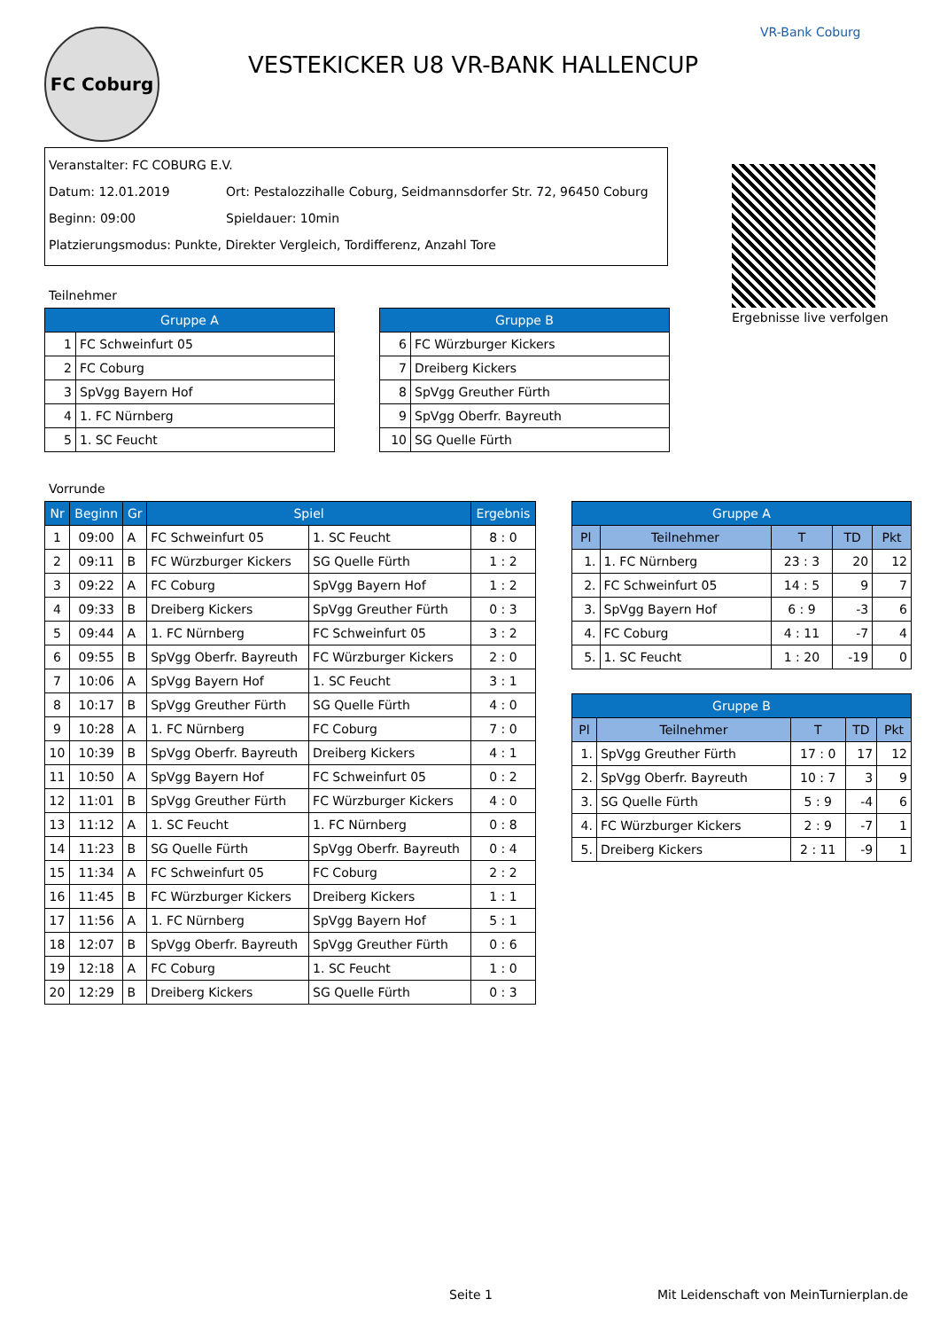FC Coburg
VESTEKICKER U8 VR-BANK HALLENCUP
VR-Bank Coburg
Veranstalter: FC COBURG E.V.
Datum: 12.01.2019 Ort: Pestalozzihalle Coburg, Seidmannsdorfer Str. 72, 96450 Coburg
Beginn: 09:00 Spieldauer: 10min
Platzierungsmodus: Punkte, Direkter Vergleich, Tordifferenz, Anzahl Tore
Ergebnisse live verfolgen
Teilnehmer
| Gruppe A | |
| --- | --- |
| 1 | FC Schweinfurt 05 |
| 2 | FC Coburg |
| 3 | SpVgg Bayern Hof |
| 4 | 1. FC Nürnberg |
| 5 | 1. SC Feucht |
| Gruppe B | |
| --- | --- |
| 6 | FC Würzburger Kickers |
| 7 | Dreiberg Kickers |
| 8 | SpVgg Greuther Fürth |
| 9 | SpVgg Oberfr. Bayreuth |
| 10 | SG Quelle Fürth |
Vorrunde
| Nr | Beginn | Gr | Spiel | | Ergebnis |
| --- | --- | --- | --- | --- | --- |
| 1 | 09:00 | A | FC Schweinfurt 05 | 1. SC Feucht | 8 : 0 |
| 2 | 09:11 | B | FC Würzburger Kickers | SG Quelle Fürth | 1 : 2 |
| 3 | 09:22 | A | FC Coburg | SpVgg Bayern Hof | 1 : 2 |
| 4 | 09:33 | B | Dreiberg Kickers | SpVgg Greuther Fürth | 0 : 3 |
| 5 | 09:44 | A | 1. FC Nürnberg | FC Schweinfurt 05 | 3 : 2 |
| 6 | 09:55 | B | SpVgg Oberfr. Bayreuth | FC Würzburger Kickers | 2 : 0 |
| 7 | 10:06 | A | SpVgg Bayern Hof | 1. SC Feucht | 3 : 1 |
| 8 | 10:17 | B | SpVgg Greuther Fürth | SG Quelle Fürth | 4 : 0 |
| 9 | 10:28 | A | 1. FC Nürnberg | FC Coburg | 7 : 0 |
| 10 | 10:39 | B | SpVgg Oberfr. Bayreuth | Dreiberg Kickers | 4 : 1 |
| 11 | 10:50 | A | SpVgg Bayern Hof | FC Schweinfurt 05 | 0 : 2 |
| 12 | 11:01 | B | SpVgg Greuther Fürth | FC Würzburger Kickers | 4 : 0 |
| 13 | 11:12 | A | 1. SC Feucht | 1. FC Nürnberg | 0 : 8 |
| 14 | 11:23 | B | SG Quelle Fürth | SpVgg Oberfr. Bayreuth | 0 : 4 |
| 15 | 11:34 | A | FC Schweinfurt 05 | FC Coburg | 2 : 2 |
| 16 | 11:45 | B | FC Würzburger Kickers | Dreiberg Kickers | 1 : 1 |
| 17 | 11:56 | A | 1. FC Nürnberg | SpVgg Bayern Hof | 5 : 1 |
| 18 | 12:07 | B | SpVgg Oberfr. Bayreuth | SpVgg Greuther Fürth | 0 : 6 |
| 19 | 12:18 | A | FC Coburg | 1. SC Feucht | 1 : 0 |
| 20 | 12:29 | B | Dreiberg Kickers | SG Quelle Fürth | 0 : 3 |
| Gruppe A | | | | |
| --- | --- | --- | --- | --- |
| Pl | Teilnehmer | T | TD | Pkt |
| 1. | 1. FC Nürnberg | 23 : 3 | 20 | 12 |
| 2. | FC Schweinfurt 05 | 14 : 5 | 9 | 7 |
| 3. | SpVgg Bayern Hof | 6 : 9 | -3 | 6 |
| 4. | FC Coburg | 4 : 11 | -7 | 4 |
| 5. | 1. SC Feucht | 1 : 20 | -19 | 0 |
| Gruppe B | | | | |
| --- | --- | --- | --- | --- |
| Pl | Teilnehmer | T | TD | Pkt |
| 1. | SpVgg Greuther Fürth | 17 : 0 | 17 | 12 |
| 2. | SpVgg Oberfr. Bayreuth | 10 : 7 | 3 | 9 |
| 3. | SG Quelle Fürth | 5 : 9 | -4 | 6 |
| 4. | FC Würzburger Kickers | 2 : 9 | -7 | 1 |
| 5. | Dreiberg Kickers | 2 : 11 | -9 | 1 |
Seite 1
Mit Leidenschaft von MeinTurnierplan.de